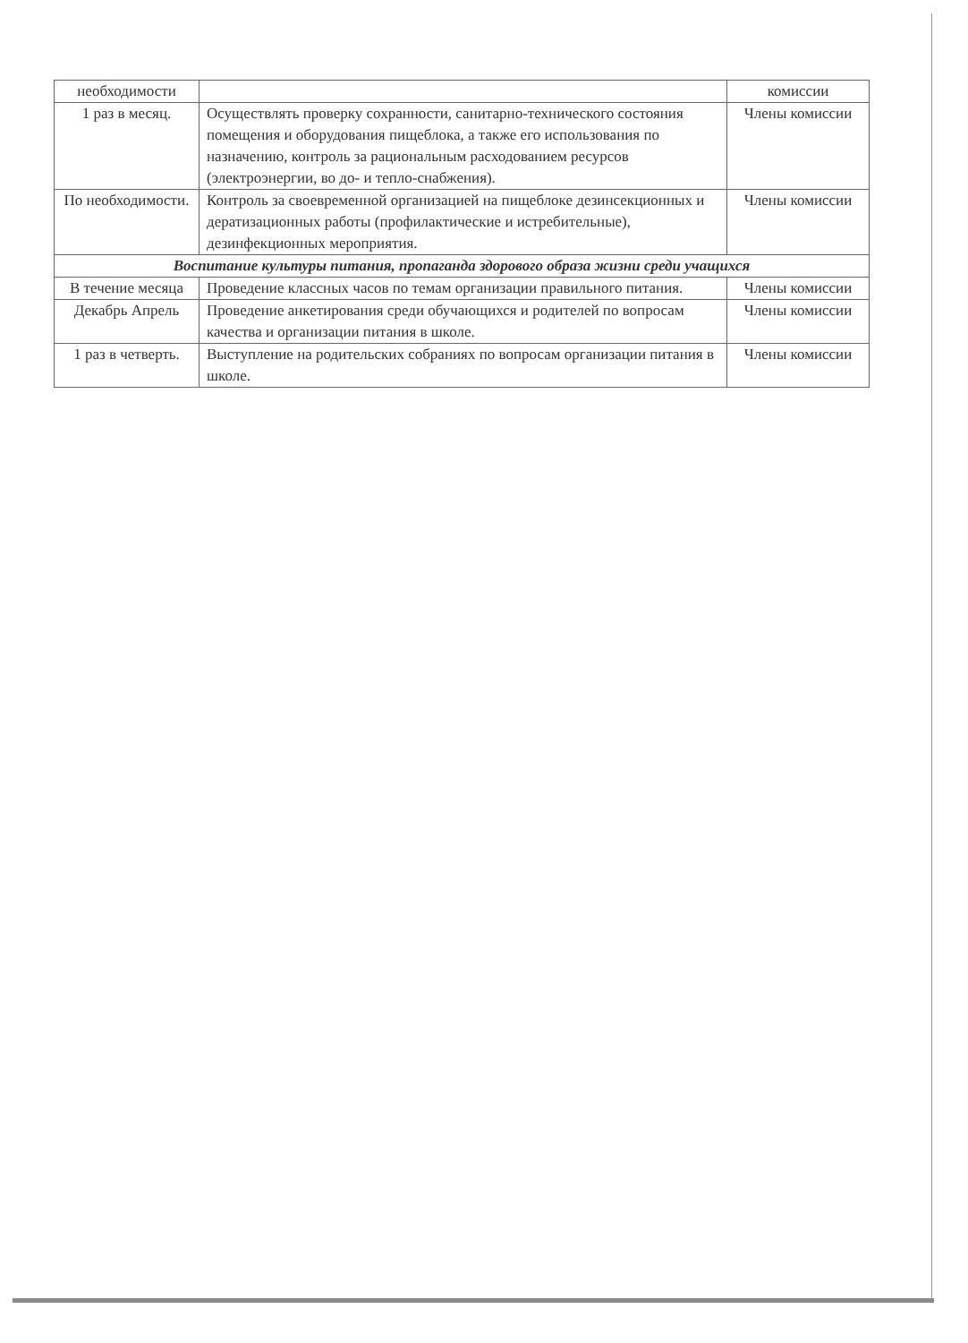| необходимости | | комиссии |
| 1 раз в месяц. | Осуществлять проверку сохранности, санитарно-технического состояния помещения и оборудования пищеблока, а также его использования по назначению, контроль за рациональным расходованием ресурсов (электроэнергии, во до- и тепло-снабжения). | Члены комиссии |
| По необходимости. | Контроль за своевременной организацией на пищеблоке дезинсекционных и дератизационных работы (профилактические и истребительные), дезинфекционных мероприятия. | Члены комиссии |
| Воспитание культуры питания, пропаганда здорового образа жизни среди учащихся | | |
| В течение месяца | Проведение классных часов по темам организации правильного питания. | Члены комиссии |
| Декабрь Апрель | Проведение анкетирования среди обучающихся и родителей по вопросам качества и организации питания в школе. | Члены комиссии |
| 1 раз в четверть. | Выступление на родительских собраниях по вопросам организации питания в школе. | Члены комиссии |